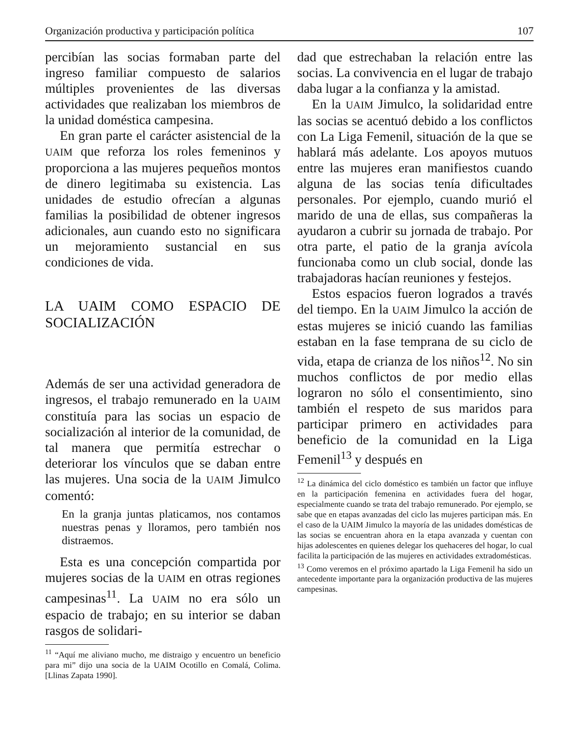Organización productiva y participación política 107
percibían las socias formaban parte del ingreso familiar compuesto de salarios múltiples provenientes de las diversas actividades que realizaban los miembros de la unidad doméstica campesina.
En gran parte el carácter asistencial de la UAIM que reforza los roles femeninos y proporciona a las mujeres pequeños montos de dinero legitimaba su existencia. Las unidades de estudio ofrecían a algunas familias la posibilidad de obtener ingresos adicionales, aun cuando esto no significara un mejoramiento sustancial en sus condiciones de vida.
LA UAIM COMO ESPACIO DE SOCIALIZACIÓN
Además de ser una actividad generadora de ingresos, el trabajo remunerado en la UAIM constituía para las socias un espacio de socialización al interior de la comunidad, de tal manera que permitía estrechar o deteriorar los vínculos que se daban entre las mujeres. Una socia de la UAIM Jimulco comentó:
En la granja juntas platicamos, nos contamos nuestras penas y lloramos, pero también nos distraemos.
Esta es una concepción compartida por mujeres socias de la UAIM en otras regiones campesinas<sup>11</sup>. La UAIM no era sólo un espacio de trabajo; en su interior se daban rasgos de solidari-
<sup>11</sup> “Aquí me aliviano mucho, me distraigo y encuentro un beneficio para mi” dijo una socia de la UAIM Ocotillo en Comalá, Colima. [Llinas Zapata 1990].
dad que estrechaban la relación entre las socias. La convivencia en el lugar de trabajo daba lugar a la confianza y la amistad.
En la UAIM Jimulco, la solidaridad entre las socias se acentuó debido a los conflictos con La Liga Femenil, situación de la que se hablará más adelante. Los apoyos mutuos entre las mujeres eran manifiestos cuando alguna de las socias tenía dificultades personales. Por ejemplo, cuando murió el marido de una de ellas, sus compañeras la ayudaron a cubrir su jornada de trabajo. Por otra parte, el patio de la granja avícola funcionaba como un club social, donde las trabajadoras hacían reuniones y festejos.
Estos espacios fueron logrados a través del tiempo. En la UAIM Jimulco la acción de estas mujeres se inició cuando las familias estaban en la fase temprana de su ciclo de vida, etapa de crianza de los niños<sup>12</sup>. No sin muchos conflictos de por medio ellas lograron no sólo el consentimiento, sino también el respeto de sus maridos para participar primero en actividades para beneficio de la comunidad en la Liga Femenil<sup>13</sup> y después en
<sup>12</sup> La dinámica del ciclo doméstico es también un factor que influye en la participación femenina en actividades fuera del hogar, especialmente cuando se trata del trabajo remunerado. Por ejemplo, se sabe que en etapas avanzadas del ciclo las mujeres participan más. En el caso de la UAIM Jimulco la mayoría de las unidades domésticas de las socias se encuentran ahora en la etapa avanzada y cuentan con hijas adolescentes en quienes delegar los quehaceres del hogar, lo cual facilita la participación de las mujeres en actividades extradomésticas.
<sup>13</sup> Como veremos en el próximo apartado la Liga Femenil ha sido un antecedente importante para la organización productiva de las mujeres campesinas.